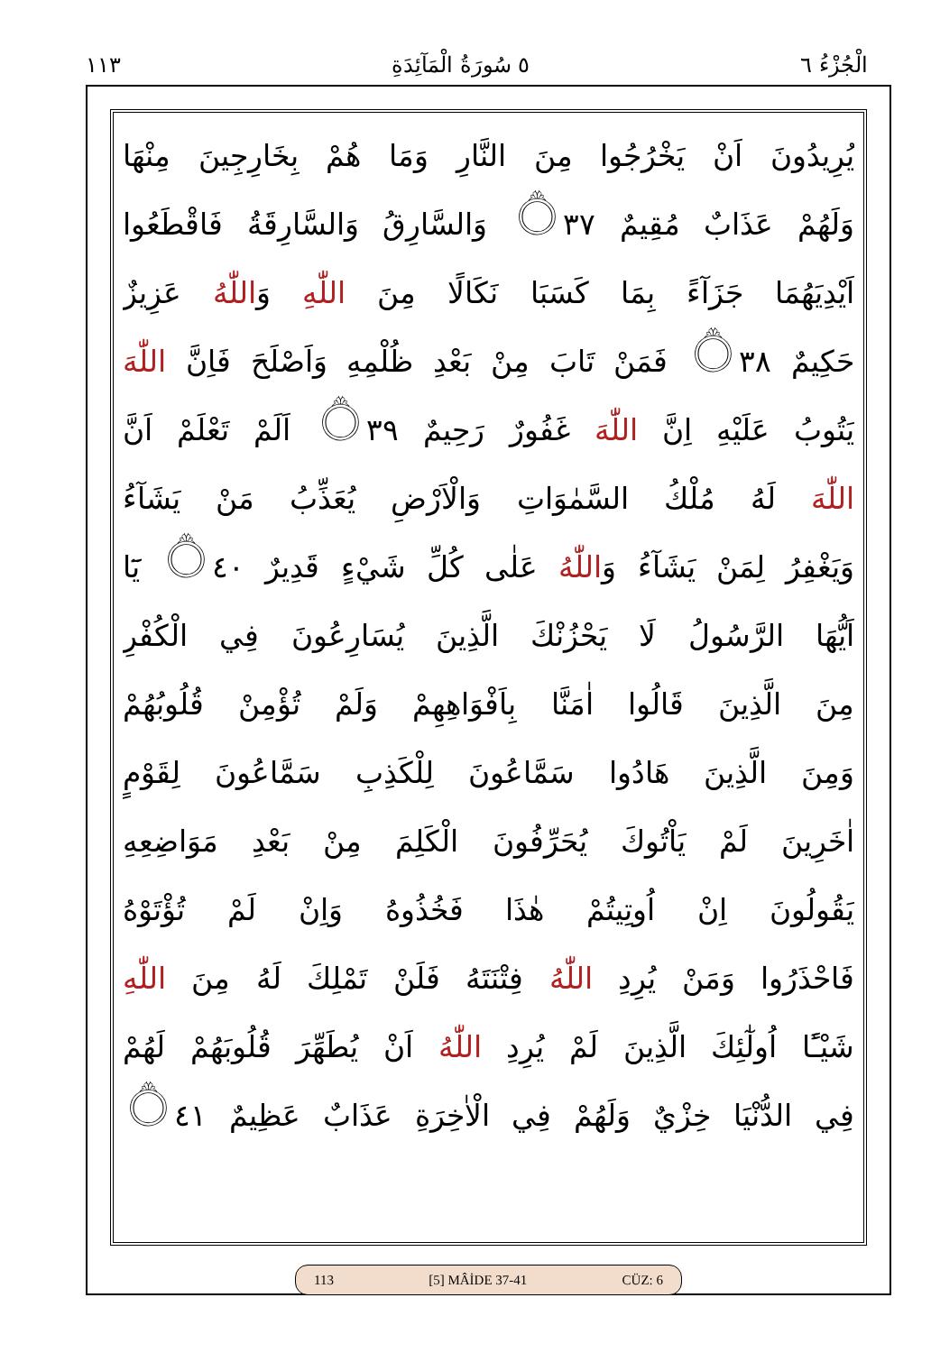١١٣ ٥ سُورَةُ الْمَآئِدَةِ الْجُزْءُ ٦
يُرِيدُونَ اَنْ يَخْرُجُوا مِنَ النَّارِ وَمَا هُمْ بِخَارِجِينَ مِنْهَا
وَلَهُمْ عَذَابٌ مُقِيمٌ ۝٣٧ وَالسَّارِقُ وَالسَّارِقَةُ فَاقْطَعُوا
اَيْدِيَهُمَا جَزَآءً بِمَا كَسَبَا نَكَالًا مِنَ اللّٰهِ وَاللّٰهُ عَزِيزٌ
حَكِيمٌ ۝٣٨ فَمَنْ تَابَ مِنْ بَعْدِ ظُلْمِهِ وَاَصْلَحَ فَاِنَّ اللّٰهَ
يَتُوبُ عَلَيْهِ اِنَّ اللّٰهَ غَفُورٌ رَحِيمٌ ۝٣٩ اَلَمْ تَعْلَمْ اَنَّ
اللّٰهَ لَهُ مُلْكُ السَّمٰوَاتِ وَالْاَرْضِ يُعَذِّبُ مَنْ يَشَآءُ
وَيَغْفِرُ لِمَنْ يَشَآءُ وَاللّٰهُ عَلٰى كُلِّ شَيْءٍ قَدِيرٌ ۝٤٠ يَٓا
اَيُّهَا الرَّسُولُ لَا يَحْزُنْكَ الَّذِينَ يُسَارِعُونَ فِي الْكُفْرِ
مِنَ الَّذِينَ قَالُوا اٰمَنَّا بِاَفْوَاهِهِمْ وَلَمْ تُؤْمِنْ قُلُوبُهُمْ
وَمِنَ الَّذِينَ هَادُوا سَمَّاعُونَ لِلْكَذِبِ سَمَّاعُونَ لِقَوْمٍ
اٰخَرِينَ لَمْ يَاْتُوكَ يُحَرِّفُونَ الْكَلِمَ مِنْ بَعْدِ مَوَاضِعِهِ
يَقُولُونَ اِنْ اُوتِيتُمْ هٰذَا فَخُذُوهُ وَاِنْ لَمْ تُؤْتَوْهُ
فَاحْذَرُوا وَمَنْ يُرِدِ اللّٰهُ فِتْنَتَهُ فَلَنْ تَمْلِكَ لَهُ مِنَ اللّٰهِ
شَيْـًٔا اُولٰٓئِكَ الَّذِينَ لَمْ يُرِدِ اللّٰهُ اَنْ يُطَهِّرَ قُلُوبَهُمْ لَهُمْ
فِي الدُّنْيَا خِزْيٌ وَلَهُمْ فِي الْاٰخِرَةِ عَذَابٌ عَظِيمٌ ۝٤١
113 [5] MÂİDE 37-41 CÜZ: 6